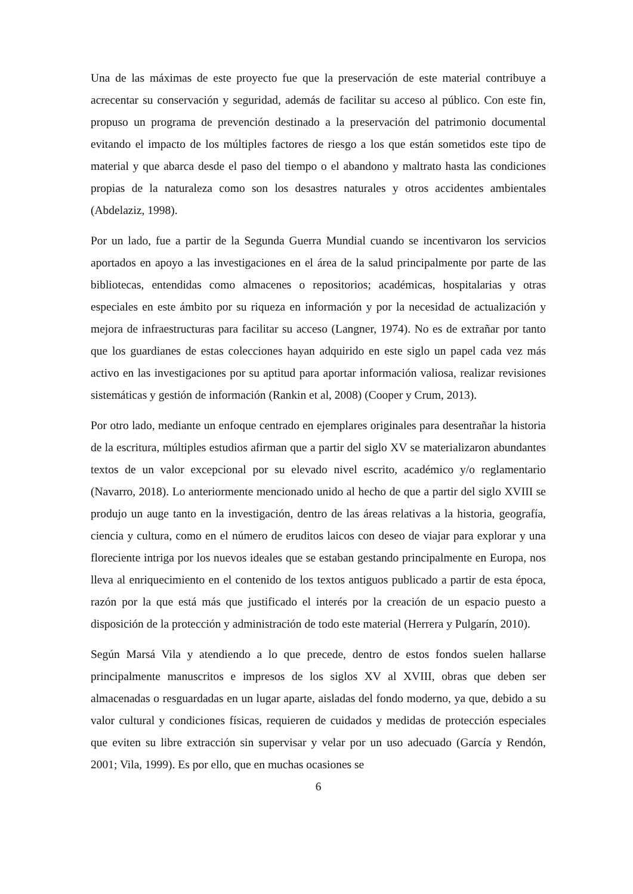Una de las máximas de este proyecto fue que la preservación de este material contribuye a acrecentar su conservación y seguridad, además de facilitar su acceso al público. Con este fin, propuso un programa de prevención destinado a la preservación del patrimonio documental evitando el impacto de los múltiples factores de riesgo a los que están sometidos este tipo de material y que abarca desde el paso del tiempo o el abandono y maltrato hasta las condiciones propias de la naturaleza como son los desastres naturales y otros accidentes ambientales (Abdelaziz, 1998).
Por un lado, fue a partir de la Segunda Guerra Mundial cuando se incentivaron los servicios aportados en apoyo a las investigaciones en el área de la salud principalmente por parte de las bibliotecas, entendidas como almacenes o repositorios; académicas, hospitalarias y otras especiales en este ámbito por su riqueza en información y por la necesidad de actualización y mejora de infraestructuras para facilitar su acceso (Langner, 1974). No es de extrañar por tanto que los guardianes de estas colecciones hayan adquirido en este siglo un papel cada vez más activo en las investigaciones por su aptitud para aportar información valiosa, realizar revisiones sistemáticas y gestión de información (Rankin et al, 2008) (Cooper y Crum, 2013).
Por otro lado, mediante un enfoque centrado en ejemplares originales para desentrañar la historia de la escritura, múltiples estudios afirman que a partir del siglo XV se materializaron abundantes textos de un valor excepcional por su elevado nivel escrito, académico y/o reglamentario (Navarro, 2018). Lo anteriormente mencionado unido al hecho de que a partir del siglo XVIII se produjo un auge tanto en la investigación, dentro de las áreas relativas a la historia, geografía, ciencia y cultura, como en el número de eruditos laicos con deseo de viajar para explorar y una floreciente intriga por los nuevos ideales que se estaban gestando principalmente en Europa, nos lleva al enriquecimiento en el contenido de los textos antiguos publicado a partir de esta época, razón por la que está más que justificado el interés por la creación de un espacio puesto a disposición de la protección y administración de todo este material (Herrera y Pulgarín, 2010).
Según Marsá Vila y atendiendo a lo que precede, dentro de estos fondos suelen hallarse principalmente manuscritos e impresos de los siglos XV al XVIII, obras que deben ser almacenadas o resguardadas en un lugar aparte, aisladas del fondo moderno, ya que, debido a su valor cultural y condiciones físicas, requieren de cuidados y medidas de protección especiales que eviten su libre extracción sin supervisar y velar por un uso adecuado (García y Rendón, 2001; Vila, 1999). Es por ello, que en muchas ocasiones se
6